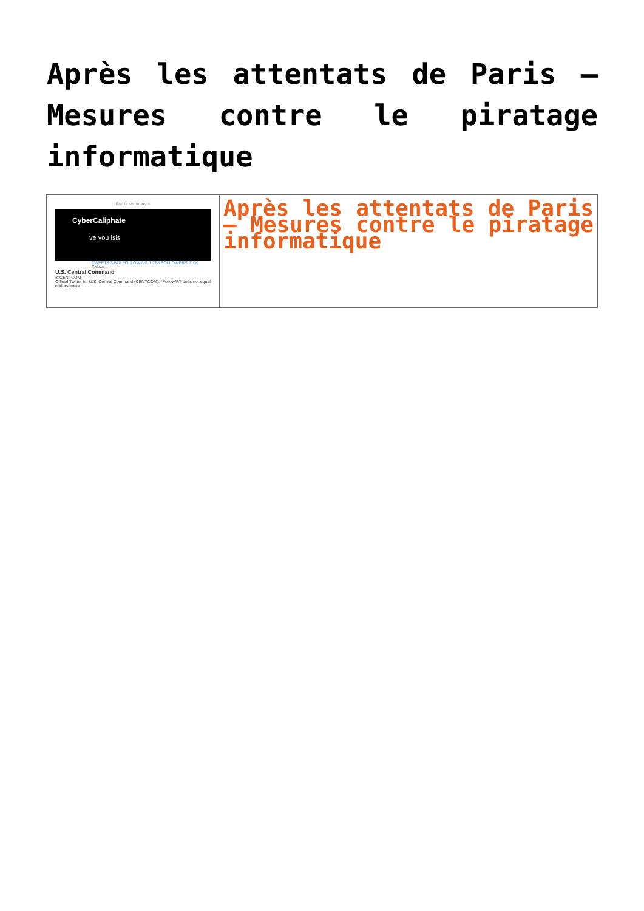Après les attentats de Paris – Mesures contre le piratage informatique
| Profile summary × CyberCaliphate ve you isis TWEETS 3,678 FOLLOWING 1,268 FOLLOWERS 110K Follow U.S. Central Command @CENTCOM Official Twitter for U.S. Central Command (CENTCOM). *Follow/RT does not equal endorsement. | Après les attentats de Paris – Mesures contre le piratage informatique |